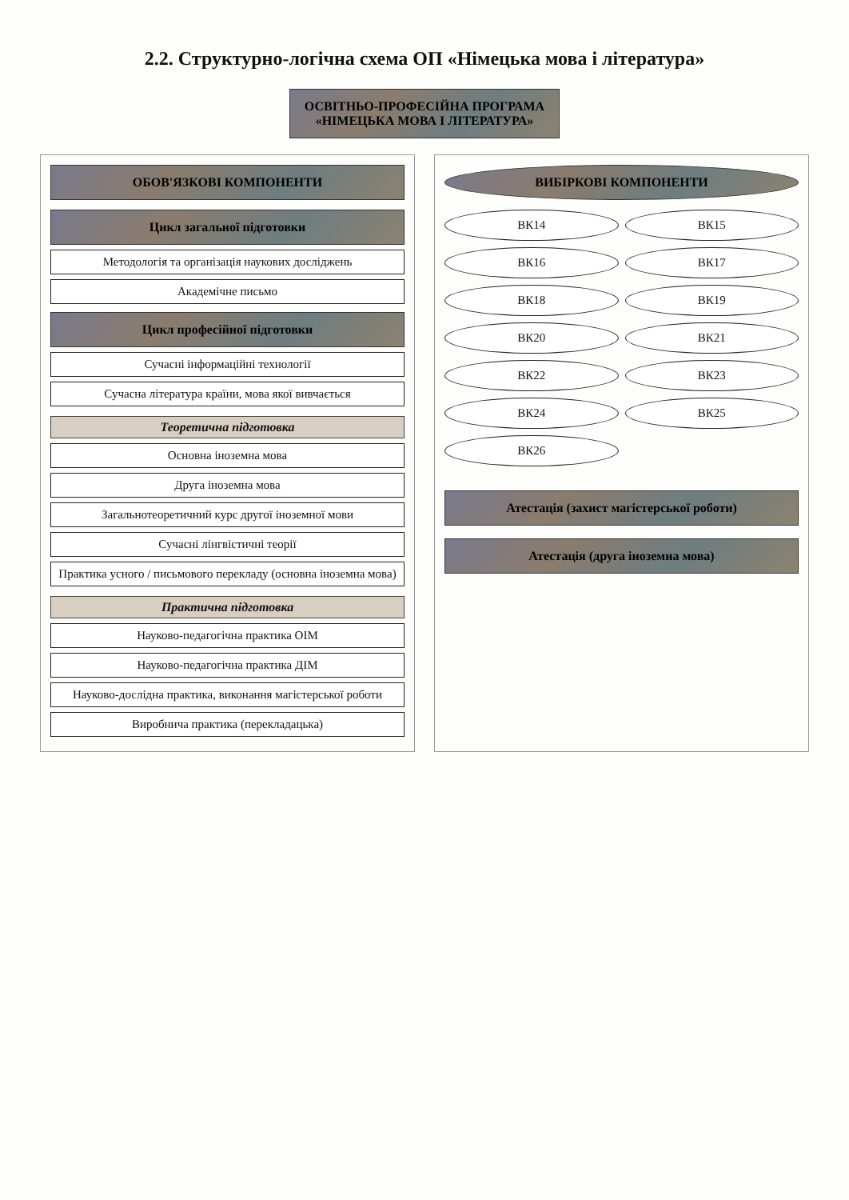2.2. Структурно-логічна схема ОП «Німецька мова і література»
ОСВІТНЬО-ПРОФЕСІЙНА ПРОГРАМА
«НІМЕЦЬКА МОВА І ЛІТЕРАТУРА»
ОБОВ'ЯЗКОВІ КОМПОНЕНТИ
Цикл загальної підготовки
Методологія та організація наукових досліджень
Академічне письмо
Цикл професійної підготовки
Сучасні інформаційні технології
Сучасна література країни, мова якої вивчається
Теоретична підготовка
Основна іноземна мова
Друга іноземна мова
Загальнотеоретичний курс другої іноземної мови
Сучасні лінгвістичні теорії
Практика усного / письмового перекладу (основна іноземна мова)
Практична підготовка
Науково-педагогічна практика ОІМ
Науково-педагогічна практика ДІМ
Науково-дослідна практика, виконання магістерської роботи
Виробнича практика (перекладацька)
ВИБІРКОВІ КОМПОНЕНТИ
ВК14
ВК15
ВК16
ВК17
ВК18
ВК19
ВК20
ВК21
ВК22
ВК23
ВК24
ВК25
ВК26
Атестація (захист магістерської роботи)
Атестація (друга іноземна мова)